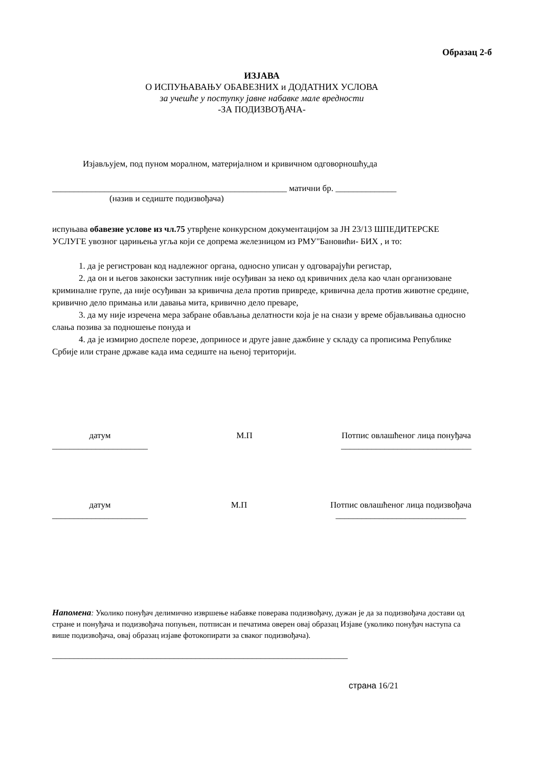Образац 2-б
ИЗЈАВА
О ИСПУЊАВАЊУ ОБАВЕЗНИХ и ДОДАТНИХ УСЛОВА
за учешће у поступку јавне набавке мале вредности
-ЗА ПОДИЗВОЂАЧА-
Изјављујем, под пуном моралном, материјалном и кривичном одговорношћу,да
______________________________________________________ матични бр. ______________
(назив и седиште подизвођача)
испуњава обавезне услове из чл.75 утврђене конкурсном документацијом за ЈН 23/13 ШПЕДИТЕРСКЕ УСЛУГЕ увозног царињења угља који се допрема железницом из РМУ"Бановићи- БИХ , и то:
1. да је регистрован код надлежног органа, односно уписан у одговарајући регистар,
2. да он и његов законски заступник није осуђиван за неко од кривичних дела као члан организоване криминалне групе, да није осуђиван за кривична дела против привреде, кривична дела против животне средине, кривично дело примања или давања мита, кривично дело преваре,
3. да му није изречена мера забране обављања делатности која је на снази у време објављивања односно слања позива за подношење понуда и
4. да је измирио доспеле порезе, доприносе и друге јавне дажбине у складу са прописима Републике Србије или стране државе када има седиште на њеној територији.
датум
______________________
М.П Потпис овлашћеног лица понуђача
______________________________
датум
______________________
М.П Потпис овлашћеног лица подизвођача
______________________________
Напомена: Уколико понуђач делимично извршење набавке поверава подизвођачу, дужан је да за подизвођача достави од стране и понуђача и подизвођача попуњен, потписан и печатима оверен овај образац Изјаве (уколико понуђач наступа са више подизвођача, овај образац изјаве фотокопирати за сваког подизвођача).
____________________________________________________________________
страна 16/21